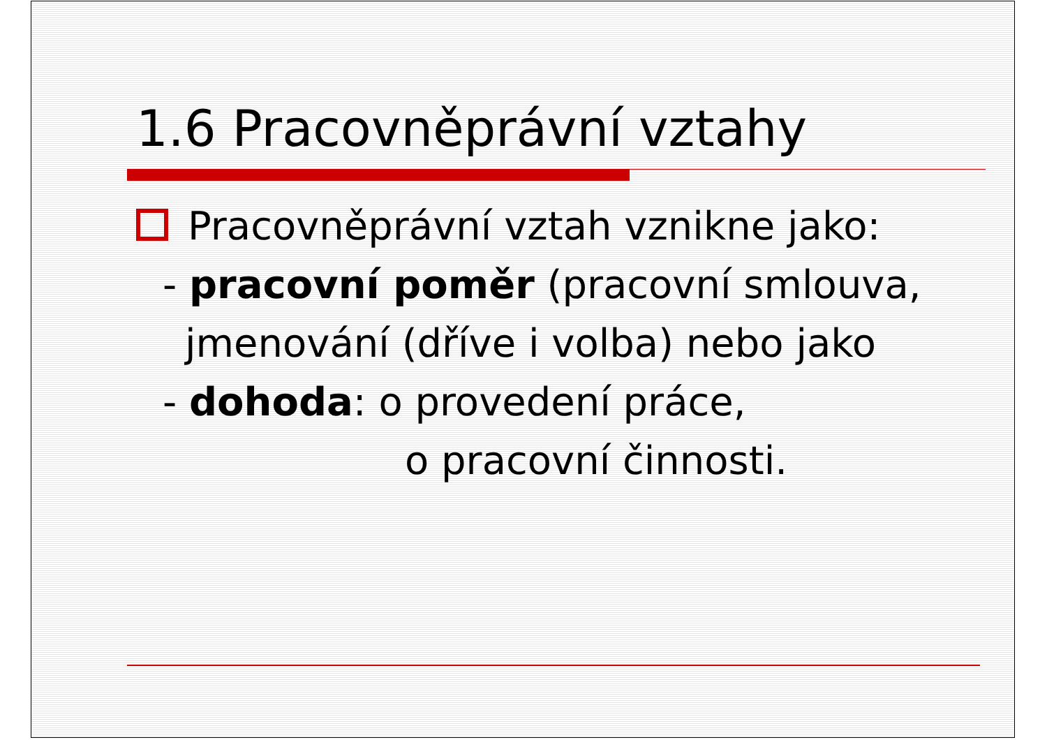1.6 Pracovněprávní vztahy
Pracovněprávní vztah vznikne jako:
- pracovní poměr (pracovní smlouva,
jmenování (dříve i volba) nebo jako
- dohoda: o provedení práce,
o pracovní činnosti.